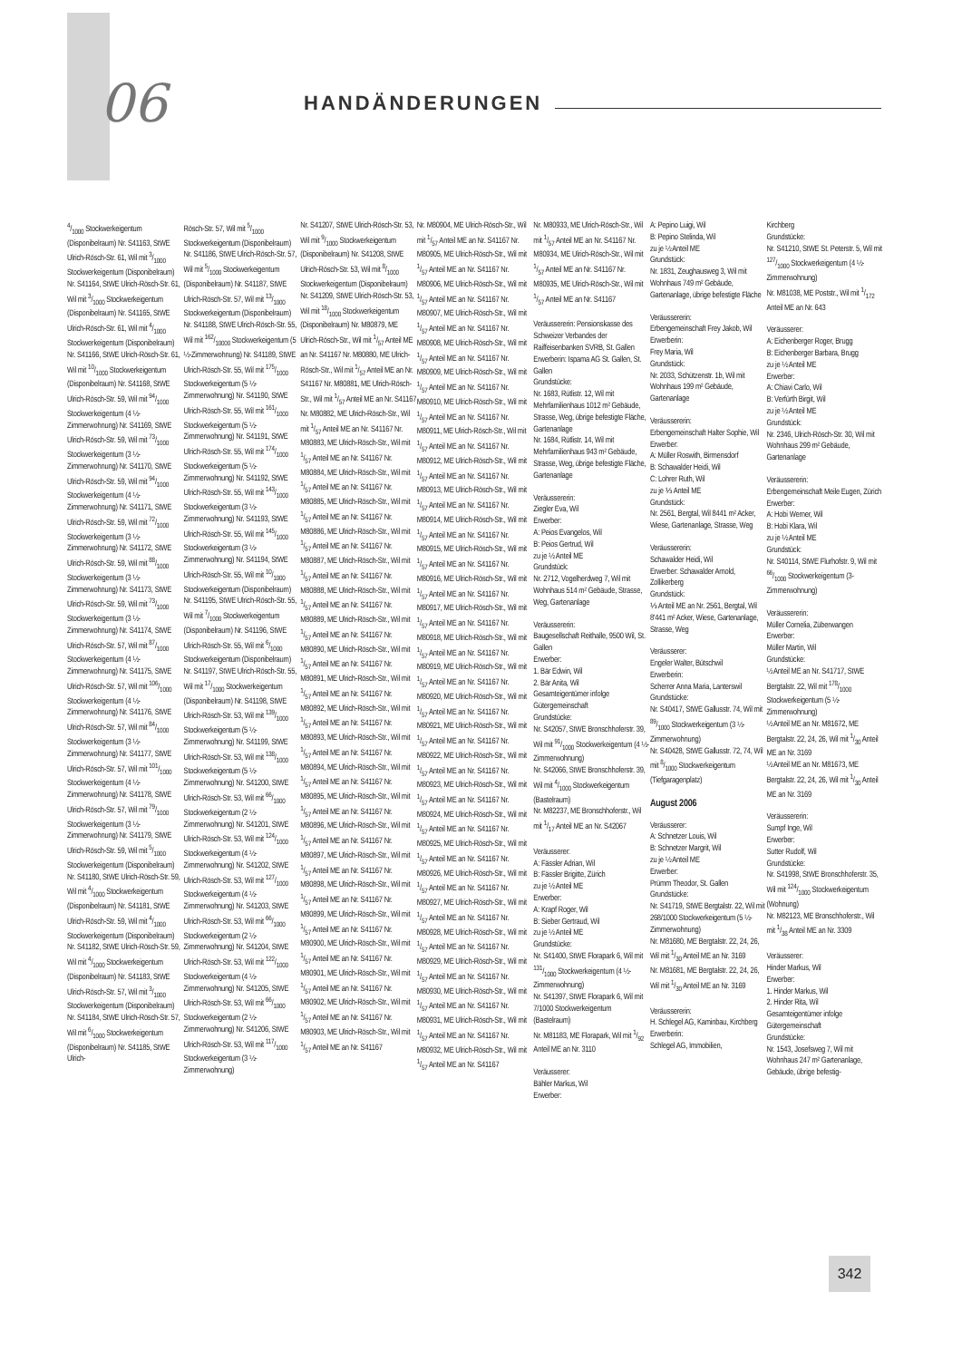06
HANDÄNDERUNGEN
4/1000 Stockwerkeigentum (Disponibelraum) Nr. S41163, StWE Ulrich-Rösch-Str. 61, Wil mit 3/1000 Stockwerkeigentum (Disponibelraum) Nr. S41164, StWE Ulrich-Rösch-Str. 61, Wil mit 3/1000 Stockwerkeigentum (Disponibelraum) Nr. S41165, StWE Ulrich-Rösch-Str. 61, Wil mit 4/1000 Stockwerkeigentum (Disponibelraum) Nr. S41166, StWE Ulrich-Rösch-Str. 61, Wil mit 10/1000 Stockwerkeigentum (Disponibelraum) Nr. S41168, StWE Ulrich-Rösch-Str. 59, Wil mit 94/1000 Stockwerkeigentum (4 ½-Zimmerwohnung) Nr. S41169, StWE Ulrich-Rösch-Str. 59, Wil mit 73/1000 Stockwerkeigentum (3 ½-Zimmerwohnung) Nr. S41170, StWE Ulrich-Rösch-Str. 59, Wil mit 94/1000 Stockwerkeigentum (4 ½-Zimmerwohnung) Nr. S41171, StWE Ulrich-Rösch-Str. 59, Wil mit 72/1000 Stockwerkeigentum (3 ½-Zimmerwohnung) Nr. S41172, StWE Ulrich-Rösch-Str. 59, Wil mit 88/1000 Stockwerkeigentum (3 ½-Zimmerwohnung) Nr. S41173, StWE Ulrich-Rösch-Str. 59, Wil mit 73/1000 Stockwerkeigentum (3 ½-Zimmerwohnung) Nr. S41174, StWE Ulrich-Rösch-Str. 57, Wil mit 87/1000 Stockwerkeigentum (4 ½-Zimmerwohnung) Nr. S41175, StWE Ulrich-Rösch-Str. 57, Wil mit 106/1000 Stockwerkeigentum (4 ½-Zimmerwohnung) Nr. S41176, StWE Ulrich-Rösch-Str. 57, Wil mit 84/1000 Stockwerkeigentum (3 ½-Zimmerwohnung) Nr. S41177, StWE Ulrich-Rösch-Str. 57, Wil mit 101/1000 Stockwerkeigentum (4 ½-Zimmerwohnung) Nr. S41178, StWE Ulrich-Rösch-Str. 57, Wil mit 79/1000 Stockwerkeigentum (3 ½-Zimmerwohnung) Nr. S41179, StWE Ulrich-Rösch-Str. 59, Wil mit 5/1000 Stockwerkeigentum (Disponibelraum) Nr. S41180, StWE Ulrich-Rösch-Str. 59, Wil mit 4/1000 Stockwerkeigentum (Disponibelraum) Nr. S41181, StWE Ulrich-Rösch-Str. 59, Wil mit 4/1000 Stockwerkeigentum (Disponibelraum) Nr. S41182, StWE Ulrich-Rösch-Str. 59, Wil mit 4/1000 Stockwerkeigentum (Disponibelraum) Nr. S41183, StWE Ulrich-Rösch-Str. 57, Wil mit 3/1000 Stockwerkeigentum (Disponibelraum) Nr. S41184, StWE Ulrich-Rösch-Str. 57, Wil mit 6/1000 Stockwerkeigentum (Disponibelraum) Nr. S41185, StWE Ulrich-
Rösch-Str. 57, Wil mit 5/1000 Stockwerkeigentum (Disponibelraum) Nr. S41186, StWE Ulrich-Rösch-Str. 57, Wil mit 5/1000 Stockwerkeigentum (Disponibelraum) Nr. S41187, StWE Ulrich-Rösch-Str. 57, Wil mit 13/1000 Stockwerkeigentum (Disponibelraum) Nr. S41188, StWE Ulrich-Rösch-Str. 55, Wil mit 162/10000 Stockwerkeigentum (5 ½-Zimmerwohnung) Nr. S41189, StWE Ulrich-Rösch-Str. 55, Wil mit 175/1000 Stockwerkeigentum (5 ½-Zimmerwohnung) Nr. S41190, StWE Ulrich-Rösch-Str. 55, Wil mit 161/1000 Stockwerkeigentum (5 ½-Zimmerwohnung) Nr. S41191, StWE Ulrich-Rösch-Str. 55, Wil mit 174/1000 Stockwerkeigentum (5 ½-Zimmerwohnung) Nr. S41192, StWE Ulrich-Rösch-Str. 55, Wil mit 143/1000 Stockwerkeigentum (3 ½-Zimmerwohnung) Nr. S41193, StWE Ulrich-Rösch-Str. 55, Wil mit 145/1000 Stockwerkeigentum (3 ½-Zimmerwohnung) Nr. S41194, StWE Ulrich-Rösch-Str. 55, Wil mit 10/1000 Stockwerkeigentum (Disponibelraum) Nr. S41195, StWE Ulrich-Rösch-Str. 55, Wil mit 7/1000 Stockwerkeigentum (Disponibelraum) Nr. S41196, StWE Ulrich-Rösch-Str. 55, Wil mit 6/1000 Stockwerkeigentum (Disponibelraum) Nr. S41197, StWE Ulrich-Rösch-Str. 55, Wil mit 17/1000 Stockwerkeigentum (Disponibelraum) Nr. S41198, StWE Ulrich-Rösch-Str. 53, Wil mit 139/1000 Stockwerkeigentum (5 ½-Zimmerwohnung) Nr. S41199, StWE Ulrich-Rösch-Str. 53, Wil mit 138/1000 Stockwerkeigentum (5 ½-Zimmerwohnung) Nr. S41200, StWE Ulrich-Rösch-Str. 53, Wil mit 66/1000 Stockwerkeigentum (2 ½-Zimmerwohnung) Nr. S41201, StWE Ulrich-Rösch-Str. 53, Wil mit 124/1000 Stockwerkeigentum (4 ½-Zimmerwohnung) Nr. S41202, StWE Ulrich-Rösch-Str. 53, Wil mit 127/1000 Stockwerkeigentum (4 ½-Zimmerwohnung) Nr. S41203, StWE Ulrich-Rösch-Str. 53, Wil mit 66/1000 Stockwerkeigentum (2 ½-Zimmerwohnung) Nr. S41204, StWE Ulrich-Rösch-Str. 53, Wil mit 122/1000 Stockwerkeigentum (4 ½-Zimmerwohnung) Nr. S41205, StWE Ulrich-Rösch-Str. 53, Wil mit 66/1000 Stockwerkeigentum (2 ½-Zimmerwohnung) Nr. S41206, StWE Ulrich-Rösch-Str. 53, Wil mit 117/1000 Stockwerkeigentum (3 ½-Zimmerwohnung)
Nr. S41207, StWE Ulrich-Rösch-Str. 53, Wil mit 9/1000 Stockwerkeigentum (Disponibelraum) Nr. S41208, StWE Ulrich-Rösch-Str. 53, Wil mit 8/1000 Stockwerkeigentum (Disponibelraum) Nr. S41209, StWE Ulrich-Rösch-Str. 53, Wil mit 18/1000 Stockwerkeigentum (Disponibelraum) Nr. M80879, ME Ulrich-Rösch-Str., Wil mit 1/57 Anteil ME an Nr. S41167 Nr. M80880, ME Ulrich-Rösch-Str., Wil mit 1/57 Anteil ME an Nr. S41167 Nr. M80881, ME Ulrich-Rösch-Str., Wil mit 1/57 Anteil ME an Nr. S41167 Nr. M80882, ME Ulrich-Rösch-Str., Wil mit 1/57 Anteil ME an Nr. S41167 Nr. M80883, ME Ulrich-Rösch-Str., Wil mit 1/57 Anteil ME an Nr. S41167 Nr. M80884, ME Ulrich-Rösch-Str., Wil mit 1/57 Anteil ME an Nr. S41167 Nr. M80885, ME Ulrich-Rösch-Str., Wil mit 1/57 Anteil ME an Nr. S41167 Nr. M80886, ME Ulrich-Rösch-Str., Wil mit 1/57 Anteil ME an Nr. S41167 Nr. M80887, ME Ulrich-Rösch-Str., Wil mit 1/57 Anteil ME an Nr. S41167 Nr. M80888, ME Ulrich-Rösch-Str., Wil mit 1/57 Anteil ME an Nr. S41167 Nr. M80889, ME Ulrich-Rösch-Str., Wil mit 1/57 Anteil ME an Nr. S41167 Nr. M80890, ME Ulrich-Rösch-Str., Wil mit 1/57 Anteil ME an Nr. S41167 Nr. M80891, ME Ulrich-Rösch-Str., Wil mit 1/57 Anteil ME an Nr. S41167 Nr. M80892, ME Ulrich-Rösch-Str., Wil mit 1/57 Anteil ME an Nr. S41167 Nr. M80893, ME Ulrich-Rösch-Str., Wil mit 1/57 Anteil ME an Nr. S41167 Nr. M80894, ME Ulrich-Rösch-Str., Wil mit 1/57 Anteil ME an Nr. S41167 Nr. M80895, ME Ulrich-Rösch-Str., Wil mit 1/57 Anteil ME an Nr. S41167 Nr. M80896, ME Ulrich-Rösch-Str., Wil mit 1/57 Anteil ME an Nr. S41167 Nr. M80897, ME Ulrich-Rösch-Str., Wil mit 1/57 Anteil ME an Nr. S41167 Nr. M80898, ME Ulrich-Rösch-Str., Wil mit 1/57 Anteil ME an Nr. S41167 Nr. M80899, ME Ulrich-Rösch-Str., Wil mit 1/57 Anteil ME an Nr. S41167 Nr. M80900, ME Ulrich-Rösch-Str., Wil mit 1/57 Anteil ME an Nr. S41167 Nr. M80901, ME Ulrich-Rösch-Str., Wil mit 1/57 Anteil ME an Nr. S41167 Nr. M80902, ME Ulrich-Rösch-Str., Wil mit 1/57 Anteil ME an Nr. S41167 Nr. M80903, ME Ulrich-Rösch-Str., Wil mit 1/57 Anteil ME an Nr. S41167
Nr. M80904, ME Ulrich-Rösch-Str., Wil mit 1/57 Anteil ME an Nr. S41167 Nr. M80905, ME Ulrich-Rösch-Str., Wil mit 1/57 Anteil ME an Nr. S41167 Nr. M80906, ME Ulrich-Rösch-Str., Wil mit 1/57 Anteil ME an Nr. S41167 Nr. M80907, ME Ulrich-Rösch-Str., Wil mit 1/57 Anteil ME an Nr. S41167 Nr. M80908, ME Ulrich-Rösch-Str., Wil mit 1/57 Anteil ME an Nr. S41167 Nr. M80909, ME Ulrich-Rösch-Str., Wil mit 1/57 Anteil ME an Nr. S41167 Nr. M80910, ME Ulrich-Rösch-Str., Wil mit 1/57 Anteil ME an Nr. S41167 Nr. M80911, ME Ulrich-Rösch-Str., Wil mit 1/57 Anteil ME an Nr. S41167 Nr. M80912, ME Ulrich-Rösch-Str., Wil mit 1/57 Anteil ME an Nr. S41167 Nr. M80913, ME Ulrich-Rösch-Str., Wil mit 1/57 Anteil ME an Nr. S41167 Nr. M80914, ME Ulrich-Rösch-Str., Wil mit 1/57 Anteil ME an Nr. S41167 Nr. M80915, ME Ulrich-Rösch-Str., Wil mit 1/57 Anteil ME an Nr. S41167 Nr. M80916, ME Ulrich-Rösch-Str., Wil mit 1/57 Anteil ME an Nr. S41167 Nr. M80917, ME Ulrich-Rösch-Str., Wil mit 1/57 Anteil ME an Nr. S41167 Nr. M80918, ME Ulrich-Rösch-Str., Wil mit 1/57 Anteil ME an Nr. S41167 Nr. M80919, ME Ulrich-Rösch-Str., Wil mit 1/57 Anteil ME an Nr. S41167 Nr. M80920, ME Ulrich-Rösch-Str., Wil mit 1/57 Anteil ME an Nr. S41167 Nr. M80921, ME Ulrich-Rösch-Str., Wil mit 1/57 Anteil ME an Nr. S41167 Nr. M80922, ME Ulrich-Rösch-Str., Wil mit 1/57 Anteil ME an Nr. S41167 Nr. M80923, ME Ulrich-Rösch-Str., Wil mit 1/57 Anteil ME an Nr. S41167 Nr. M80924, ME Ulrich-Rösch-Str., Wil mit 1/57 Anteil ME an Nr. S41167 Nr. M80925, ME Ulrich-Rösch-Str., Wil mit 1/57 Anteil ME an Nr. S41167 Nr. M80926, ME Ulrich-Rösch-Str., Wil mit 1/57 Anteil ME an Nr. S41167 Nr. M80927, ME Ulrich-Rösch-Str., Wil mit 1/57 Anteil ME an Nr. S41167 Nr. M80928, ME Ulrich-Rösch-Str., Wil mit 1/57 Anteil ME an Nr. S41167 Nr. M80929, ME Ulrich-Rösch-Str., Wil mit 1/57 Anteil ME an Nr. S41167 Nr. M80930, ME Ulrich-Rösch-Str., Wil mit 1/57 Anteil ME an Nr. S41167 Nr. M80931, ME Ulrich-Rösch-Str., Wil mit 1/57 Anteil ME an Nr. S41167 Nr. M80932, ME Ulrich-Rösch-Str., Wil mit 1/57 Anteil ME an Nr. S41167
Nr. M80933, ME Ulrich-Rösch-Str., Wil mit 1/57 Anteil ME an Nr. S41167 Nr. M80934, ME Ulrich-Rösch-Str., Wil mit 1/57 Anteil ME an Nr. S41167 Nr. M80935, ME Ulrich-Rösch-Str., Wil mit 1/57 Anteil ME an Nr. S41167
Veräussererin: Pensionskasse des Schweizer Verbandes der Raiffeisenbanken SVRB, St. Gallen
Erwerberin: Ispama AG St. Gallen, St. Gallen
Grundstücke:
Nr. 1683, Rütlistr. 12, Wil mit Mehrfamilienhaus 1012 m² Gebäude, Strasse, Weg, übrige befestigte Fläche, Gartenanlage
Nr. 1684, Rütlistr. 14, Wil mit Mehrfamilienhaus 943 m² Gebäude, Strasse, Weg, übrige befestigte Fläche, Gartenanlage
Veräussererin:
Ziegler Eva, Wil
Erwerber:
A: Peios Evangelos, Wil
B: Peios Gertrud, Wil
zu je ½ Anteil ME
Grundstück:
Nr. 2712, Vogelherdweg 7, Wil mit Wohnhaus 514 m² Gebäude, Strasse, Weg, Gartenanlage
Veräussererin:
Baugesellschaft Reithalle, 9500 Wil, St. Gallen
Erwerber:
1. Bär Edwin, Wil
2. Bär Anita, Wil
Gesamteigentümer infolge Gütergemeinschaft
Grundstücke:
Nr. S42057, StWE Bronschhoferstr. 39, Wil mit 91/1000 Stockwerkeigentum (4 ½-Zimmerwohnung)
Nr. S42066, StWE Bronschhoferstr. 39, Wil mit 4/1000 Stockwerkeigentum (Bastelraum)
Nr. M82237, ME Bronschhoferstr., Wil mit 1/17 Anteil ME an Nr. S42067
Veräusserer:
A: Fässler Adrian, Wil
B: Fässler Brigitte, Zürich
zu je ½ Anteil ME
Erwerber:
A: Krapf Roger, Wil
B: Sieber Gertraud, Wil
zu je ½ Anteil ME
Grundstücke:
Nr. S41400, StWE Florapark 6, Wil mit 131/1000 Stockwerkeigentum (4 ½-Zimmerwohnung)
Nr. S41397, StWE Florapark 6, Wil mit 7/1000 Stockwerkeigentum (Bastelraum)
Nr. M81183, ME Florapark, Wil mit 1/92 Anteil ME an Nr. 3110
Veräusserer:
Bähler Markus, Wil
Erwerber:
A: Pepino Luigi, Wil
B: Pepino Stelinda, Wil
zu je ½ Anteil ME
Grundstück:
Nr. 1831, Zeughausweg 3, Wil mit Wohnhaus 749 m² Gebäude, Gartenanlage, übrige befestigte Fläche
Veräussererin:
Erbengemeinschaft Frey Jakob, Wil
Erwerberin:
Frey Maria, Wil
Grundstück:
Nr. 2033, Schützenstr. 1b, Wil mit Wohnhaus 199 m² Gebäude, Gartenanlage
Veräussererin:
Erbengemeinschaft Halter Sophie, Wil
Erwerber:
A: Müller Roswith, Birmensdorf
B: Schawalder Heidi, Wil
C: Lohrer Ruth, Wil
zu je ⅓ Anteil ME
Grundstück:
Nr. 2561, Bergtal, Wil 8441 m² Acker, Wiese, Gartenanlage, Strasse, Weg
Veräussererin:
Schawalder Heidi, Wil
Erwerber: Schawalder Arnold, Zollikerberg
Grundstück:
⅓ Anteil ME an Nr. 2561, Bergtal, Wil 8'441 m² Acker, Wiese, Gartenanlage, Strasse, Weg
Veräusserer:
Engeler Walter, Bütschwil
Erwerberin:
Scherrer Anna Maria, Lanterswil
Grundstücke:
Nr. S40417, StWE Gallusstr. 74, Wil mit 89/1000 Stockwerkeigentum (3 ½-Zimmerwohnung)
Nr. S40428, StWE Gallusstr. 72, 74, Wil mit 8/1000 Stockwerkeigentum (Tiefgaragenplatz)
August 2006
Veräusserer:
A: Schnetzer Louis, Wil
B: Schnetzer Margrit, Wil
zu je ½ Anteil ME
Erwerber:
Prümm Theodor, St. Gallen
Grundstücke:
Nr. S41719, StWE Bergtalstr. 22, Wil mit 268/1000 Stockwerkeigentum (5 ½-Zimmerwohnung)
Nr. M81680, ME Bergtalstr. 22, 24, 26, Wil mit 1/30 Anteil ME an Nr. 3169
Nr. M81681, ME Bergtalstr. 22, 24, 26, Wil mit 1/30 Anteil ME an Nr. 3169
Veräussererin:
H. Schlegel AG, Kaminbau, Kirchberg
Erwerberin:
Schlegel AG, Immobilien,
Kirchberg
Grundstücke:
Nr. S41210, StWE St. Peterstr. 5, Wil mit 127/1000 Stockwerkeigentum (4 ½-Zimmerwohnung)
Nr. M81038, ME Poststr., Wil mit 1/172 Anteil ME an Nr. 643
Veräusserer:
A: Eichenberger Roger, Brugg
B: Eichenberger Barbara, Brugg
zu je ½ Anteil ME
Erwerber:
A: Chiavi Carlo, Wil
B: Verfürth Birgit, Wil
zu je ½ Anteil ME
Grundstück:
Nr. 2346, Ulrich-Rösch-Str. 30, Wil mit Wohnhaus 299 m² Gebäude, Gartenanlage
Veräussererin:
Erbengemeinschaft Meile Eugen, Zürich
Erwerber:
A: Hobi Werner, Wil
B: Hobi Klara, Wil
zu je ½ Anteil ME
Grundstück:
Nr. S40114, StWE Flurhofstr. 9, Wil mit 66/1000 Stockwerkeigentum (3-Zimmerwohnung)
Veräussererin:
Müller Cornelia, Züberwangen
Erwerber:
Müller Martin, Wil
Grundstücke:
½ Anteil ME an Nr. S41717, StWE Bergtalstr. 22, Wil mit 178/1000 Stockwerkeigentum (5 ½-Zimmerwohnung)
½ Anteil ME an Nr. M81672, ME Bergtalstr. 22, 24, 26, Wil mit 1/30 Anteil ME an Nr. 3169
½ Anteil ME an Nr. M81673, ME Bergtalstr. 22, 24, 26, Wil mit 1/30 Anteil ME an Nr. 3169
Veräussererin:
Sumpf Inge, Wil
Erwerber:
Sutter Rudolf, Wil
Grundstücke:
Nr. S41998, StWE Bronschhoferstr. 35, Wil mit 124/1000 Stockwerkeigentum (Wohnung)
Nr. M82123, ME Bronschhoferstr., Wil mit 1/38 Anteil ME an Nr. 3309
Veräusserer:
Hinder Markus, Wil
Erwerber:
1. Hinder Markus, Wil
2. Hinder Rita, Wil
Gesamteigentümer infolge Gütergemeinschaft
Grundstücke:
Nr. 1543, Josefsweg 7, Wil mit Wohnhaus 247 m² Gartenanlage, Gebäude, übrige befestig-
342